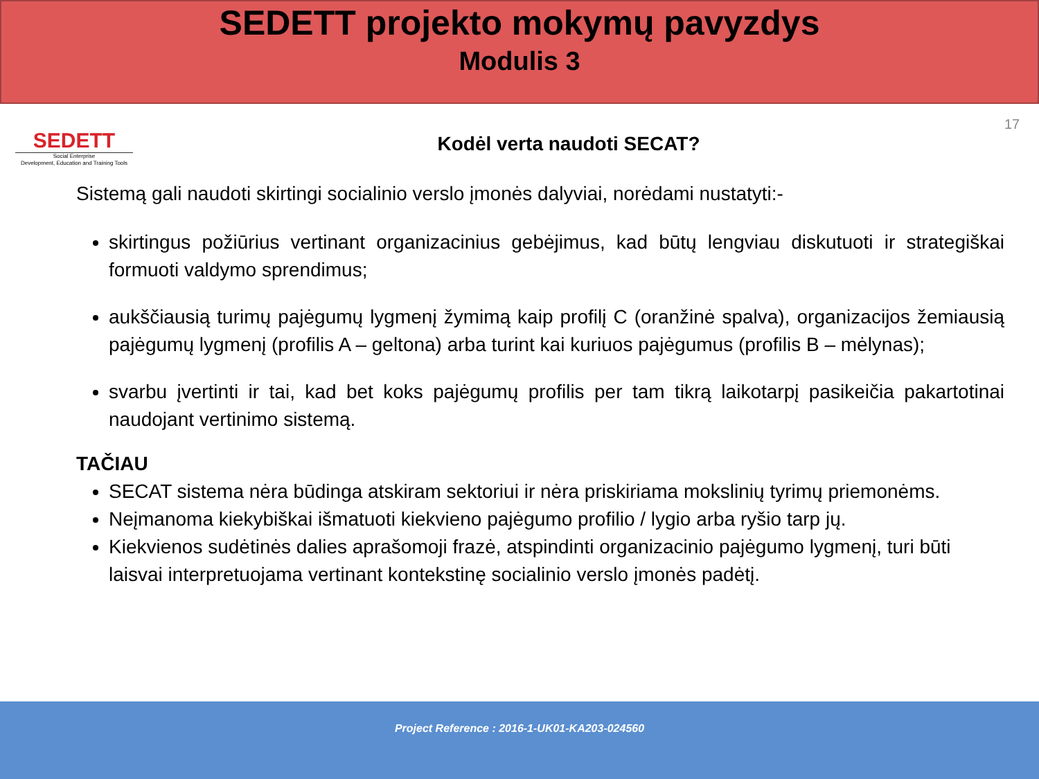SEDETT projekto mokymų pavyzdys
Modulis 3
SEDETT
Social Enterprise
Development, Education and Training Tools
Kodėl verta naudoti SECAT?
17
Sistemą gali naudoti skirtingi socialinio verslo įmonės dalyviai, norėdami nustatyti:-
skirtingus požiūrius vertinant organizacinius gebėjimus, kad būtų lengviau diskutuoti ir strategiškai formuoti valdymo sprendimus;
aukščiausią turimų pajėgumų lygmenį žymimą kaip profilį C (oranžinė spalva), organizacijos žemiausią pajėgumų lygmenį (profilis A – geltona) arba turint kai kuriuos pajėgumus (profilis B – mėlynas);
svarbu įvertinti ir tai, kad bet koks pajėgumų profilis per tam tikrą laikotarpį pasikeičia pakartotinai naudojant vertinimo sistemą.
TAČIAU
SECAT sistema nėra būdinga atskiram sektoriui ir nėra priskiriama mokslinių tyrimų priemonėms.
Neįmanoma kiekybiškai išmatuoti kiekvieno pajėgumo profilio / lygio arba ryšio tarp jų.
Kiekvienos sudėtinės dalies aprašomoji frazė, atspindinti organizacinio pajėgumo lygmenį, turi būti laisvai interpretuojama vertinant kontekstinę socialinio verslo įmonės padėtį.
Project Reference : 2016-1-UK01-KA203-024560